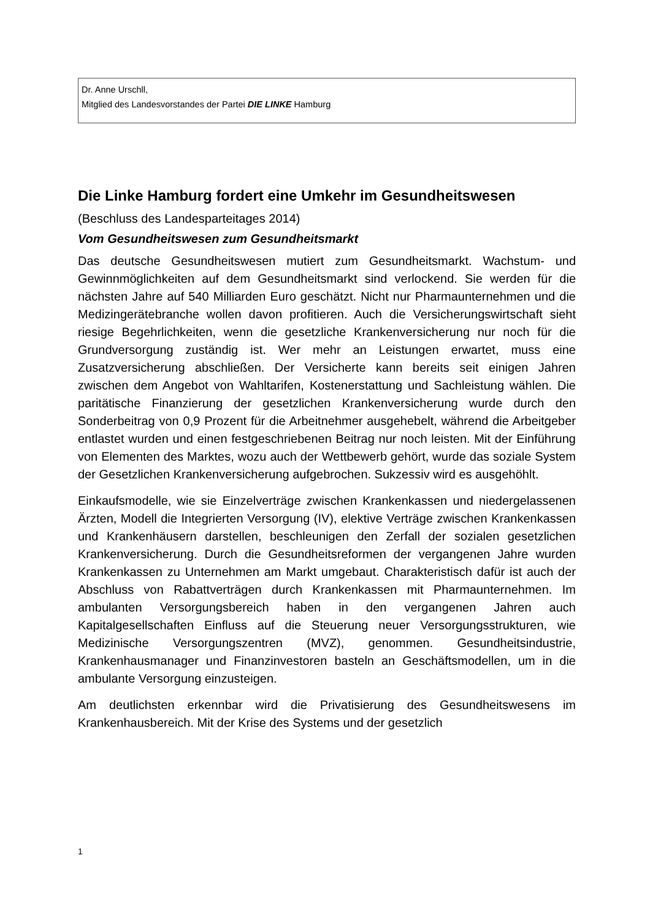Dr. Anne Urschll,
Mitglied des Landesvorstandes der Partei DIE LINKE Hamburg
Die Linke Hamburg fordert eine Umkehr im Gesundheitswesen
(Beschluss des Landesparteitages 2014)
Vom Gesundheitswesen zum Gesundheitsmarkt
Das deutsche Gesundheitswesen mutiert zum Gesundheitsmarkt. Wachstum- und Gewinnmöglichkeiten auf dem Gesundheitsmarkt sind verlockend. Sie werden für die nächsten Jahre auf 540 Milliarden Euro geschätzt. Nicht nur Pharmaunternehmen und die Medizingerätebranche wollen davon profitieren. Auch die Versicherungswirtschaft sieht riesige Begehrlichkeiten, wenn die gesetzliche Krankenversicherung nur noch für die Grundversorgung zuständig ist. Wer mehr an Leistungen erwartet, muss eine Zusatzversicherung abschließen. Der Versicherte kann bereits seit einigen Jahren zwischen dem Angebot von Wahltarifen, Kostenerstattung und Sachleistung wählen. Die paritätische Finanzierung der gesetzlichen Krankenversicherung wurde durch den Sonderbeitrag von 0,9 Prozent für die Arbeitnehmer ausgehebelt, während die Arbeitgeber entlastet wurden und einen festgeschriebenen Beitrag nur noch leisten. Mit der Einführung von Elementen des Marktes, wozu auch der Wettbewerb gehört, wurde das soziale System der Gesetzlichen Krankenversicherung aufgebrochen. Sukzessiv wird es ausgehöhlt.
Einkaufsmodelle, wie sie Einzelverträge zwischen Krankenkassen und niedergelassenen Ärzten, Modell die Integrierten Versorgung (IV), elektive Verträge zwischen Krankenkassen und Krankenhäusern darstellen, beschleunigen den Zerfall der sozialen gesetzlichen Krankenversicherung. Durch die Gesundheitsreformen der vergangenen Jahre wurden Krankenkassen zu Unternehmen am Markt umgebaut. Charakteristisch dafür ist auch der Abschluss von Rabattverträgen durch Krankenkassen mit Pharmaunternehmen. Im ambulanten Versorgungsbereich haben in den vergangenen Jahren auch Kapitalgesellschaften Einfluss auf die Steuerung neuer Versorgungsstrukturen, wie Medizinische Versorgungszentren (MVZ), genommen. Gesundheitsindustrie, Krankenhausmanager und Finanzinvestoren basteln an Geschäftsmodellen, um in die ambulante Versorgung einzusteigen.
Am deutlichsten erkennbar wird die Privatisierung des Gesundheitswesens im Krankenhausbereich. Mit der Krise des Systems und der gesetzlich
1